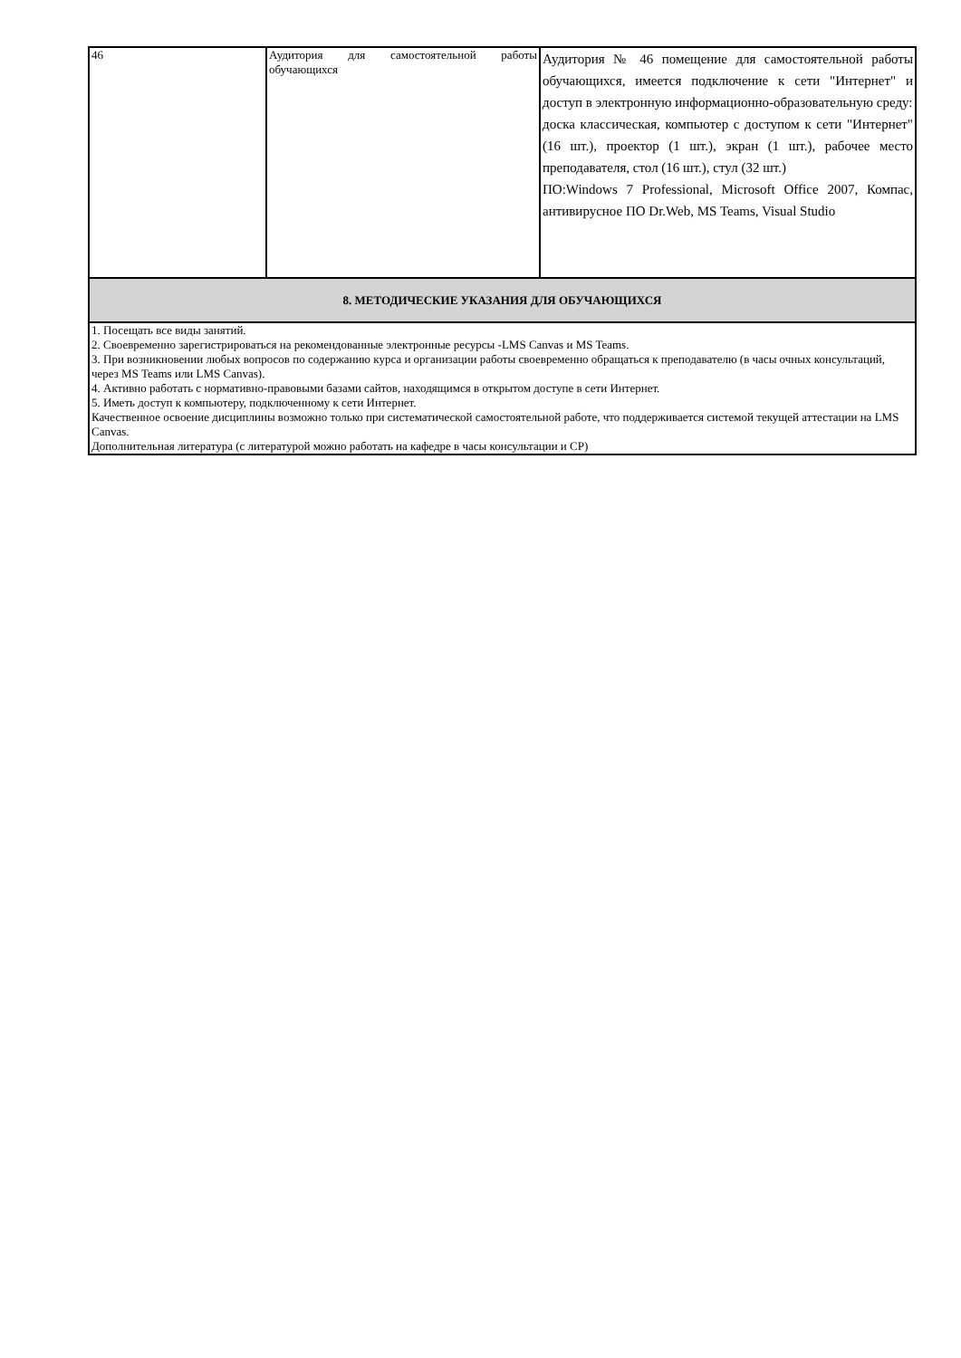| 46 | Аудитория для самостоятельной работы обучающихся | Аудитория № 46 помещение для самостоятельной работы обучающихся, имеется подключение к сети "Интернет" и доступ в электронную информационно-образовательную среду: доска классическая, компьютер с доступом к сети "Интернет" (16 шт.), проектор (1 шт.), экран (1 шт.), рабочее место преподавателя, стол (16 шт.), стул (32 шт.) ПО:Windows 7 Professional, Microsoft Office 2007, Компас, антивирусное ПО Dr.Web, MS Teams, Visual Studio |
| 8. МЕТОДИЧЕСКИЕ УКАЗАНИЯ ДЛЯ ОБУЧАЮЩИХСЯ | | |
| 1. Посещать все виды занятий. 2. Своевременно зарегистрироваться на рекомендованные электронные ресурсы -LMS Canvas и MS Teams. 3. При возникновении любых вопросов по содержанию курса и организации работы своевременно обращаться к преподавателю (в часы очных консультаций, через MS Teams или LMS Canvas). 4. Активно работать с нормативно-правовыми базами сайтов, находящимся в открытом доступе в сети Интернет. 5. Иметь доступ к компьютеру, подключенному к сети Интернет. Качественное освоение дисциплины возможно только при систематической самостоятельной работе, что поддерживается системой текущей аттестации на LMS Canvas. Дополнительная литература (с литературой можно работать на кафедре в часы консультации и СР) | | |